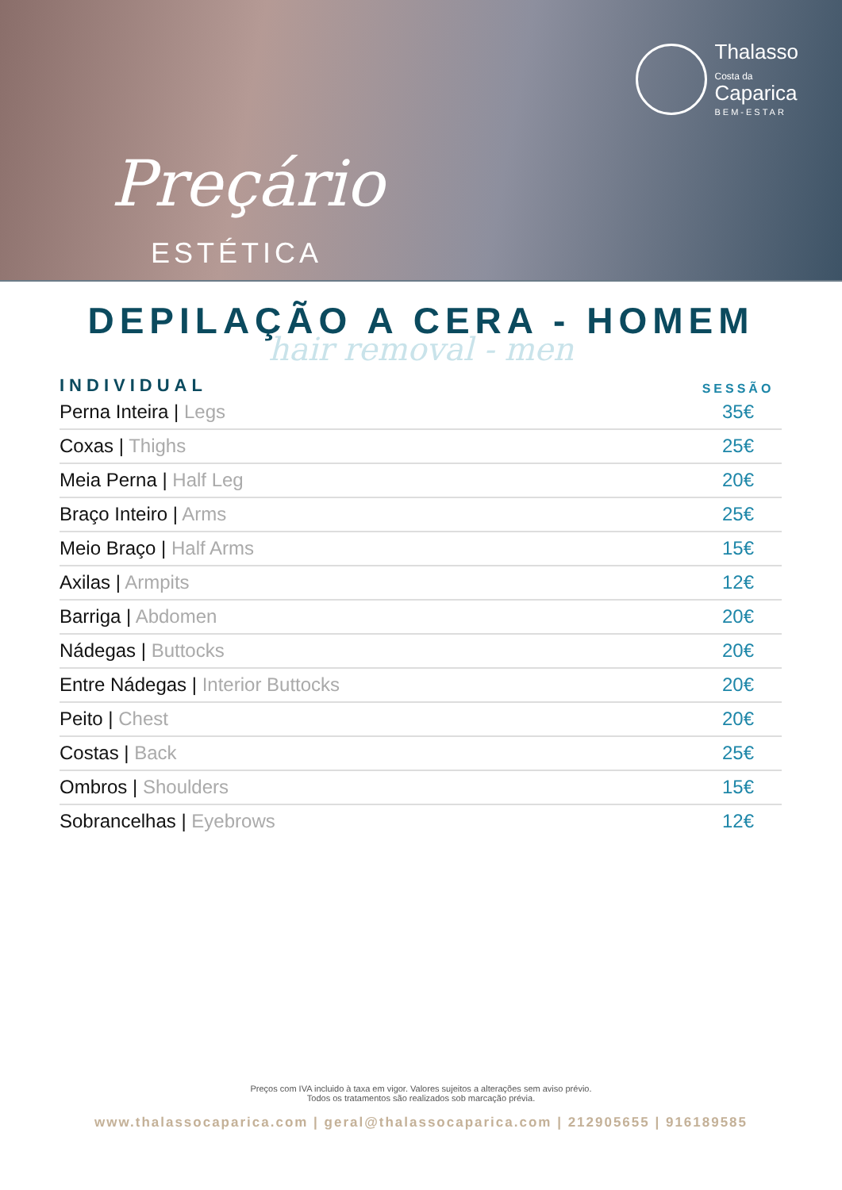Thalasso
Costa da
Caparica
BEM-ESTAR
Preçário
ESTÉTICA
DEPILAÇÃO A CERA - HOMEM
hair removal - men
| INDIVIDUAL | SESSÃO |
| --- | --- |
| Perna Inteira / Legs | 35€ |
| Coxas / Thighs | 25€ |
| Meia Perna / Half Leg | 20€ |
| Braço Inteiro / Arms | 25€ |
| Meio Braço / Half Arms | 15€ |
| Axilas / Armpits | 12€ |
| Barriga / Abdomen | 20€ |
| Nádegas / Buttocks | 20€ |
| Entre Nádegas / Interior Buttocks | 20€ |
| Peito / Chest | 20€ |
| Costas / Back | 25€ |
| Ombros / Shoulders | 15€ |
| Sobrancelhas / Eyebrows | 12€ |
Preços com IVA incluido à taxa em vigor. Valores sujeitos a alterações sem aviso prévio.
Todos os tratamentos são realizados sob marcação prévia.
www.thalassocaparica.com | geral@thalassocaparica.com | 212905655 | 916189585